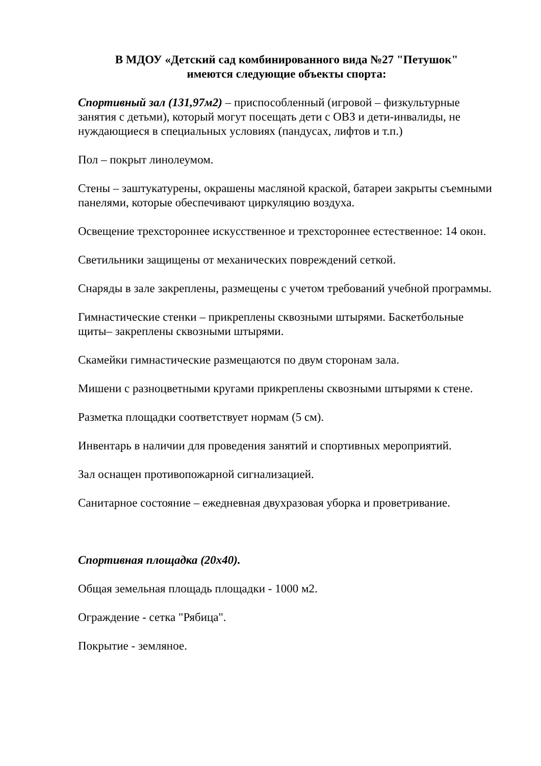В МДОУ «Детский сад комбинированного вида №27 "Петушок"
имеются следующие объекты спорта:
Спортивный зал (131,97м2) – приспособленный (игровой – физкультурные занятия с детьми), который могут посещать дети с ОВЗ и дети-инвалиды, не нуждающиеся в специальных условиях (пандусах, лифтов и т.п.)
Пол – покрыт линолеумом.
Стены – заштукатурены, окрашены масляной краской, батареи закрыты съемными панелями, которые обеспечивают циркуляцию воздуха.
Освещение трехстороннее искусственное и трехстороннее естественное: 14 окон.
Светильники защищены от механических повреждений сеткой.
Снаряды в зале закреплены, размещены с учетом требований учебной программы.
Гимнастические стенки – прикреплены сквозными штырями. Баскетбольные щиты– закреплены сквозными штырями.
Скамейки гимнастические размещаются по двум сторонам зала.
Мишени с разноцветными кругами прикреплены сквозными штырями к стене.
Разметка площадки соответствует нормам (5 см).
Инвентарь в наличии для проведения занятий и спортивных мероприятий.
Зал оснащен противопожарной сигнализацией.
Санитарное состояние – ежедневная двухразовая уборка и проветривание.
Спортивная площадка (20х40).
Общая земельная площадь площадки - 1000 м2.
Ограждение - сетка "Рябица".
Покрытие - земляное.